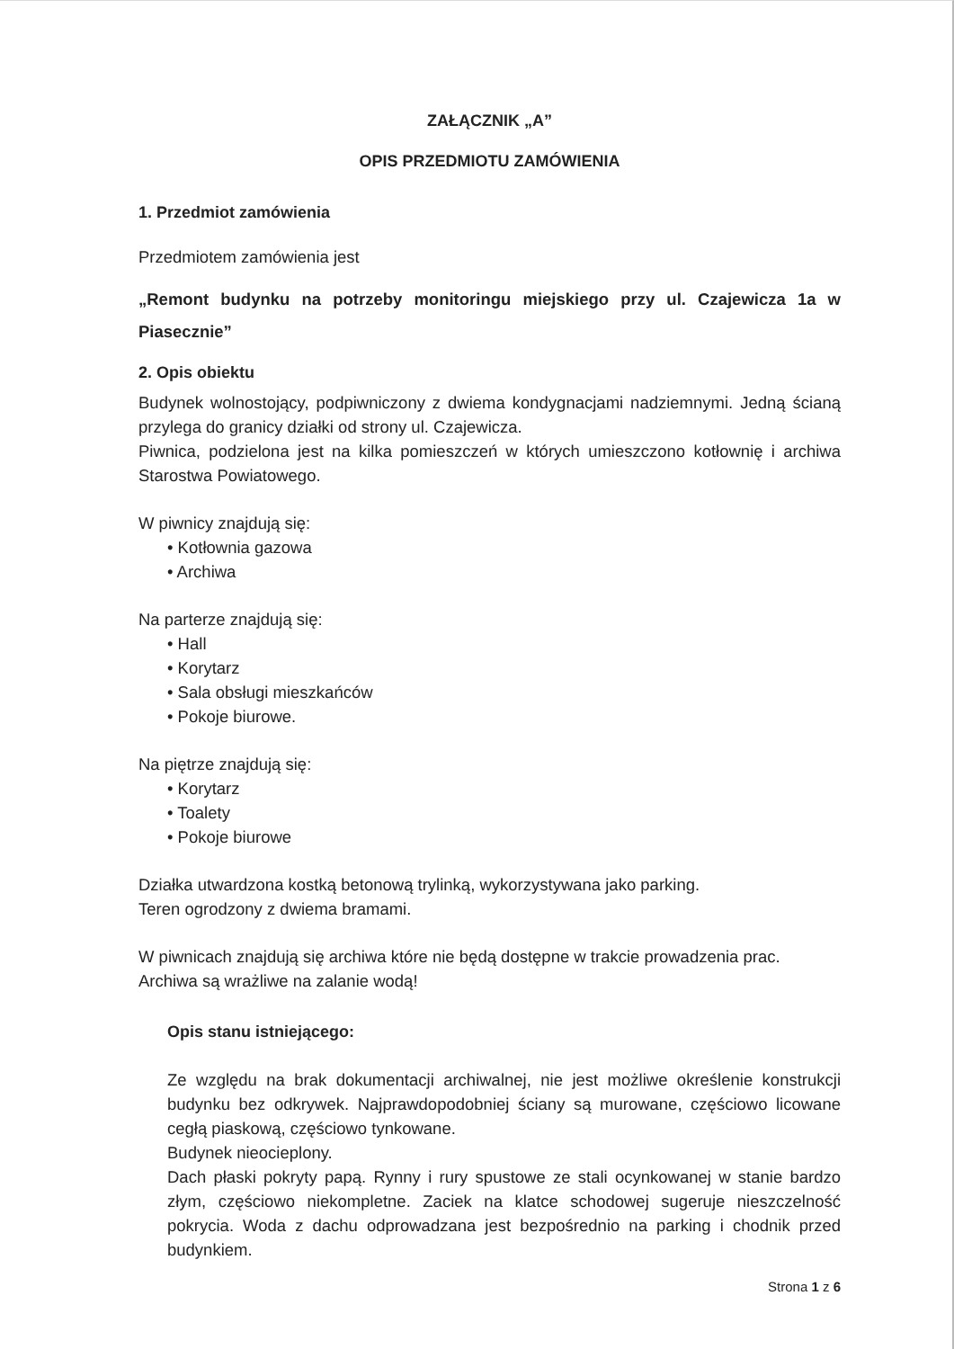ZAŁĄCZNIK „A”
OPIS PRZEDMIOTU ZAMÓWIENIA
1. Przedmiot zamówienia
Przedmiotem zamówienia jest
„Remont budynku na potrzeby monitoringu miejskiego przy ul. Czajewicza 1a w Piasecznie”
2. Opis obiektu
Budynek wolnostojący, podpiwniczony z dwiema kondygnacjami nadziemnymi. Jedną ścianą przylega do granicy działki od strony ul. Czajewicza.
Piwnica, podzielona jest na kilka pomieszczeń w których umieszczono kotłownię i archiwa Starostwa Powiatowego.
W piwnicy znajdują się:
• Kotłownia gazowa
• Archiwa
Na parterze znajdują się:
• Hall
• Korytarz
• Sala obsługi mieszkańców
• Pokoje biurowe.
Na piętrze znajdują się:
• Korytarz
• Toalety
• Pokoje biurowe
Działka utwardzona kostką betonową trylinką, wykorzystywana jako parking.
Teren ogrodzony z dwiema bramami.
W piwnicach znajdują się archiwa które nie będą dostępne w trakcie prowadzenia prac.
Archiwa są wrażliwe na zalanie wodą!
Opis stanu istniejącego:
Ze względu na brak dokumentacji archiwalnej, nie jest możliwe określenie konstrukcji budynku bez odkrywek. Najprawdopodobniej ściany są murowane, częściowo licowane cegłą piaskową, częściowo tynkowane.
Budynek nieocieplony.
Dach płaski pokryty papą. Rynny i rury spustowe ze stali ocynkowanej w stanie bardzo złym, częściowo niekompletne. Zaciek na klatce schodowej sugeruje nieszczelność pokrycia. Woda z dachu odprowadzana jest bezpośrednio na parking i chodnik przed budynkiem.
Strona 1 z 6